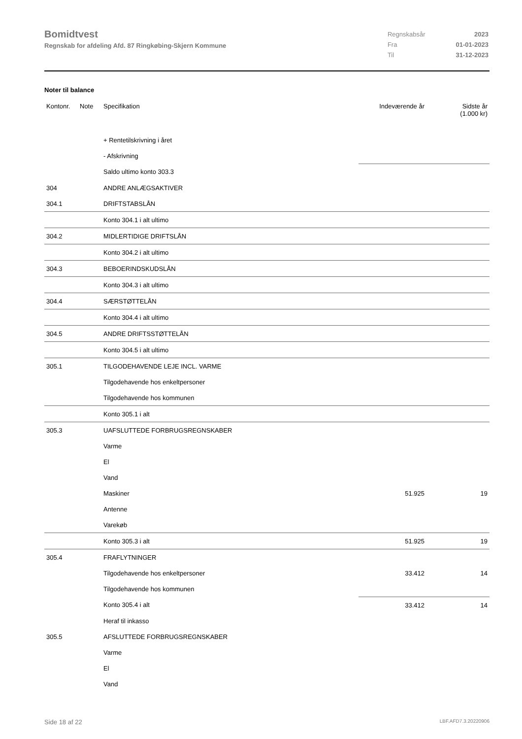Bomidtvest
Regnskab for afdeling Afd. 87 Ringkøbing-Skjern Kommune
| Regnskabsår | 2023 |
| Fra | 01-01-2023 |
| Til | 31-12-2023 |
Noter til balance
| Kontonr. | Note | Specifikation | Indeværende år | Sidste år (1.000 kr) |
| --- | --- | --- | --- | --- |
| | | + Rentetilskrivning i året | | |
| | | - Afskrivning | | |
| | | Saldo ultimo konto 303.3 | | |
| 304 | | ANDRE ANLÆGSAKTIVER | | |
| 304.1 | | DRIFTSTABSLÅN | | |
| | | Konto 304.1 i alt ultimo | | |
| 304.2 | | MIDLERTIDIGE DRIFTSLÅN | | |
| | | Konto 304.2 i alt ultimo | | |
| 304.3 | | BEBOERINDSKUDSLÅN | | |
| | | Konto 304.3 i alt ultimo | | |
| 304.4 | | SÆRSTØTTELÅN | | |
| | | Konto 304.4 i alt ultimo | | |
| 304.5 | | ANDRE DRIFTSSTØTTELÅN | | |
| | | Konto 304.5 i alt ultimo | | |
| 305.1 | | TILGODEHAVENDE LEJE INCL. VARME | | |
| | | Tilgodehavende hos enkeltpersoner | | |
| | | Tilgodehavende hos kommunen | | |
| | | Konto 305.1 i alt | | |
| 305.3 | | UAFSLUTTEDE FORBRUGSREGNSKABER | | |
| | | Varme | | |
| | | El | | |
| | | Vand | | |
| | | Maskiner | 51.925 | 19 |
| | | Antenne | | |
| | | Varekøb | | |
| | | Konto 305.3 i alt | 51.925 | 19 |
| 305.4 | | FRAFLYTNINGER | | |
| | | Tilgodehavende hos enkeltpersoner | 33.412 | 14 |
| | | Tilgodehavende hos kommunen | | |
| | | Konto 305.4 i alt | 33.412 | 14 |
| | | Heraf til inkasso | | |
| 305.5 | | AFSLUTTEDE FORBRUGSREGNSKABER | | |
| | | Varme | | |
| | | El | | |
| | | Vand | | |
Side 18 af 22 LBF.AFD7.3.20220906